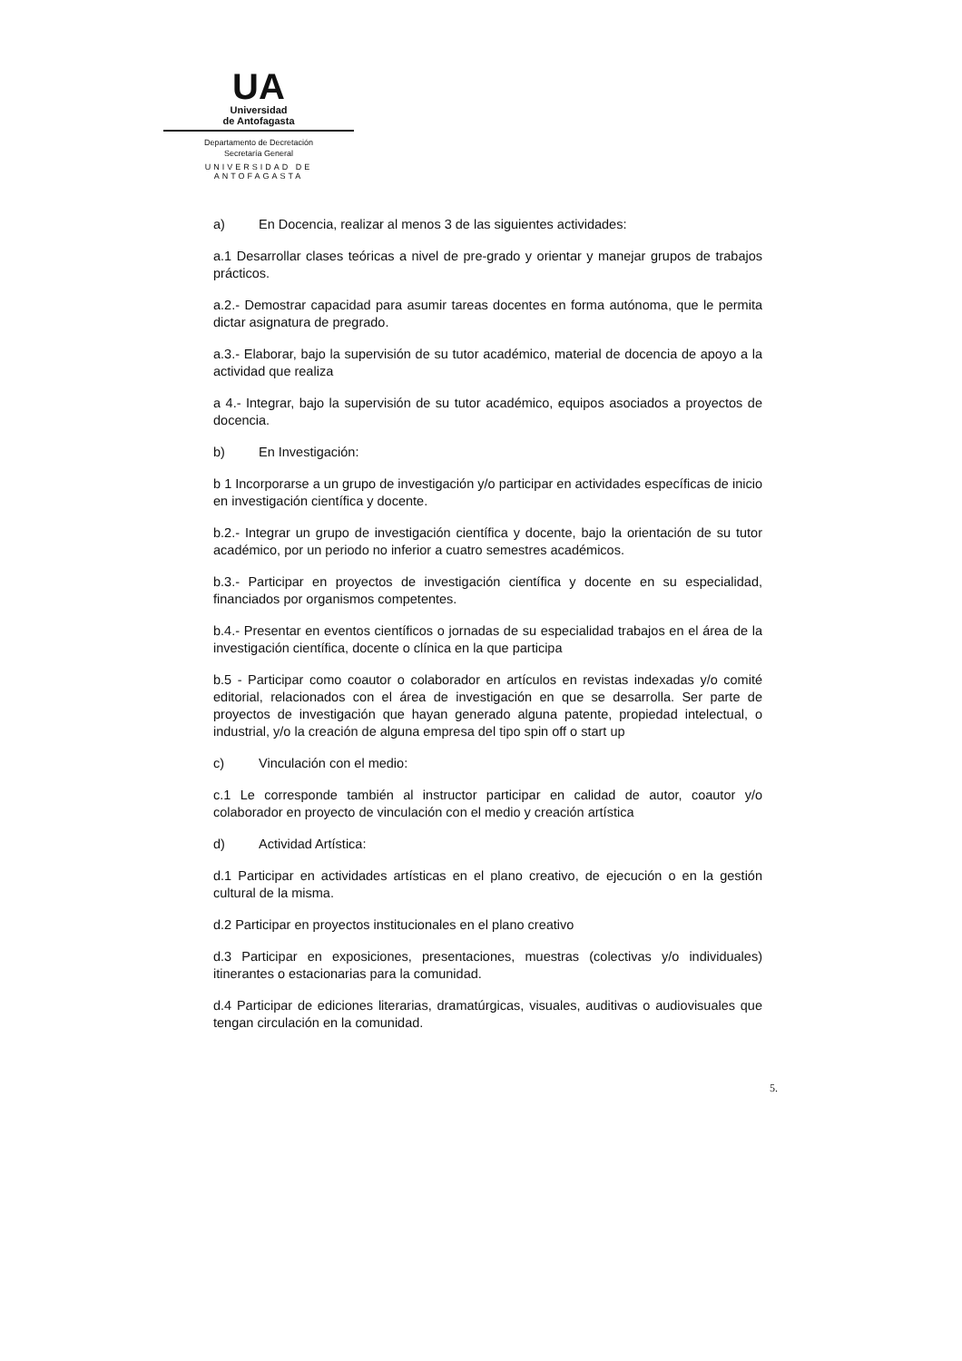UA
Universidad
de Antofagasta
Departamento de Decretación
Secretaría General
UNIVERSIDAD DE ANTOFAGASTA
a) En Docencia, realizar al menos 3 de las siguientes actividades:
a.1 Desarrollar clases teóricas a nivel de pre-grado y orientar y manejar grupos de trabajos prácticos.
a.2.- Demostrar capacidad para asumir tareas docentes en forma autónoma, que le permita dictar asignatura de pregrado.
a.3.- Elaborar, bajo la supervisión de su tutor académico, material de docencia de apoyo a la actividad que realiza
a 4.- Integrar, bajo la supervisión de su tutor académico, equipos asociados a proyectos de docencia.
b) En Investigación:
b 1 Incorporarse a un grupo de investigación y/o participar en actividades específicas de inicio en investigación científica y docente.
b.2.- Integrar un grupo de investigación científica y docente, bajo la orientación de su tutor académico, por un periodo no inferior a cuatro semestres académicos.
b.3.- Participar en proyectos de investigación científica y docente en su especialidad, financiados por organismos competentes.
b.4.- Presentar en eventos científicos o jornadas de su especialidad trabajos en el área de la investigación científica, docente o clínica en la que participa
b.5 - Participar como coautor o colaborador en artículos en revistas indexadas y/o comité editorial, relacionados con el área de investigación en que se desarrolla. Ser parte de proyectos de investigación que hayan generado alguna patente, propiedad intelectual, o industrial, y/o la creación de alguna empresa del tipo spin off o start up
c) Vinculación con el medio:
c.1 Le corresponde también al instructor participar en calidad de autor, coautor y/o colaborador en proyecto de vinculación con el medio y creación artística
d) Actividad Artística:
d.1 Participar en actividades artísticas en el plano creativo, de ejecución o en la gestión cultural de la misma.
d.2 Participar en proyectos institucionales en el plano creativo
d.3 Participar en exposiciones, presentaciones, muestras (colectivas y/o individuales) itinerantes o estacionarias para la comunidad.
d.4 Participar de ediciones literarias, dramatúrgicas, visuales, auditivas o audiovisuales que tengan circulación en la comunidad.
5.